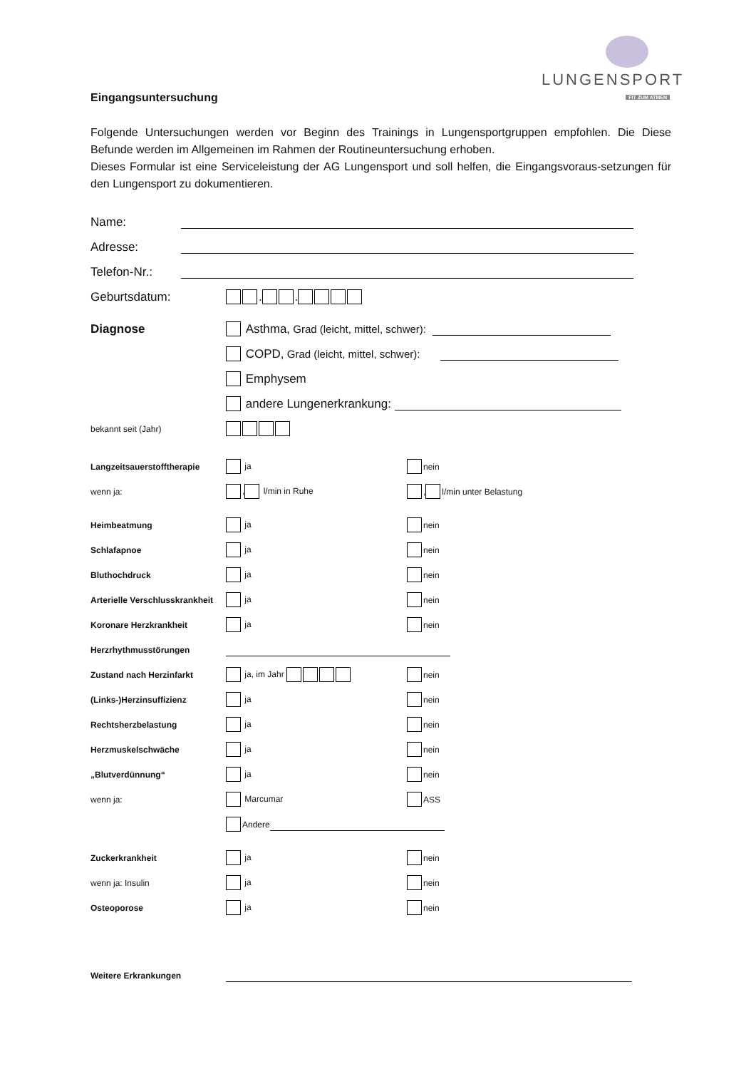LUNGENSPORT
FIT ZUM ATMEN
Eingangsuntersuchung
Folgende Untersuchungen werden vor Beginn des Trainings in Lungensportgruppen empfohlen. Die Diese Befunde werden im Allgemeinen im Rahmen der Routineuntersuchung erhoben.
Dieses Formular ist eine Serviceleistung der AG Lungensport und soll helfen, die Eingangsvoraus-setzungen für den Lungensport zu dokumentieren.
Name:
Adresse:
Telefon-Nr.:
Geburtsdatum: . .
Diagnose Asthma, Grad (leicht, mittel, schwer):
COPD, Grad (leicht, mittel, schwer):
Emphysem
andere Lungenerkrankung:
bekannt seit (Jahr)
Langzeitsauerstofftherapie ja nein
wenn ja: , l/min in Ruhe , l/min unter Belastung
Heimbeatmung ja nein
Schlafapnoe ja nein
Bluthochdruck ja nein
Arterielle Verschlusskrankheit ja nein
Koronare Herzkrankheit ja nein
Herzrhythmusstörungen
Zustand nach Herzinfarkt ja, im Jahr nein
(Links-)Herzinsuffizienz ja nein
Rechtsherzbelastung ja nein
Herzmuskelschwäche ja nein
„Blutverdünnung“ ja nein
wenn ja: Marcumar ASS
Andere
Zuckerkrankheit ja nein
wenn ja: Insulin ja nein
Osteoporose ja nein
Weitere Erkrankungen